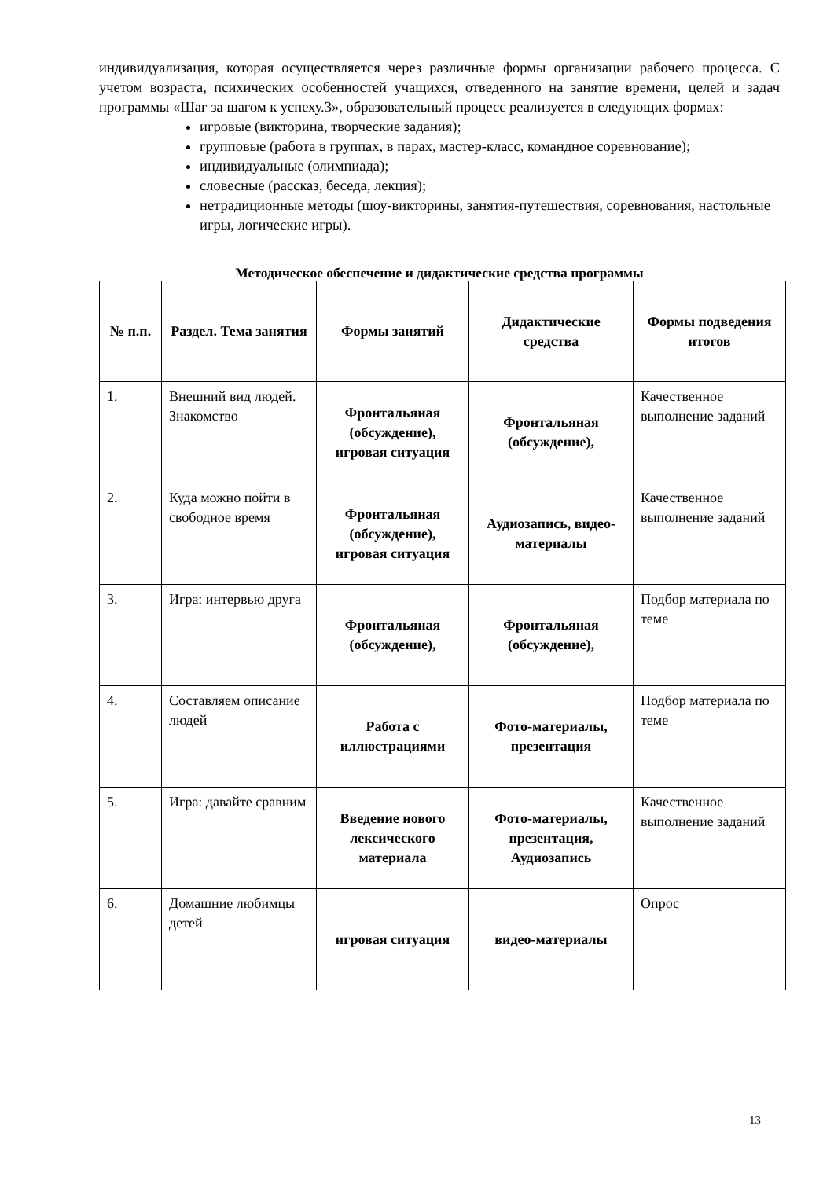индивидуализация, которая осуществляется через различные формы организации рабочего процесса. С учетом возраста, психических особенностей учащихся, отведенного на занятие времени, целей и задач программы «Шаг за шагом к успеху.3», образовательный процесс реализуется в следующих формах:
игровые (викторина, творческие задания);
групповые (работа в группах, в парах, мастер-класс, командное соревнование);
индивидуальные (олимпиада);
словесные (рассказ, беседа, лекция);
нетрадиционные методы (шоу-викторины, занятия-путешествия, соревнования, настольные игры, логические игры).
Методическое обеспечение и дидактические средства программы
| № п.п. | Раздел. Тема занятия | Формы занятий | Дидактические средства | Формы подведения итогов |
| --- | --- | --- | --- | --- |
| 1. | Внешний вид людей. Знакомство | Фронтальяная (обсуждение), игровая ситуация | Фронтальяная (обсуждение), | Качественное выполнение заданий |
| 2. | Куда можно пойти в свободное время | Фронтальяная (обсуждение), игровая ситуация | Аудиозапись, видео-материалы | Качественное выполнение заданий |
| 3. | Игра: интервью друга | Фронтальяная (обсуждение), | Фронтальяная (обсуждение), | Подбор материала по теме |
| 4. | Составляем описание людей | Работа с иллюстрациями | Фото-материалы, презентация | Подбор материала по теме |
| 5. | Игра: давайте сравним | Введение нового лексического материала | Фото-материалы, презентация, Аудиозапись | Качественное выполнение заданий |
| 6. | Домашние любимцы детей | игровая ситуация | видео-материалы | Опрос |
13